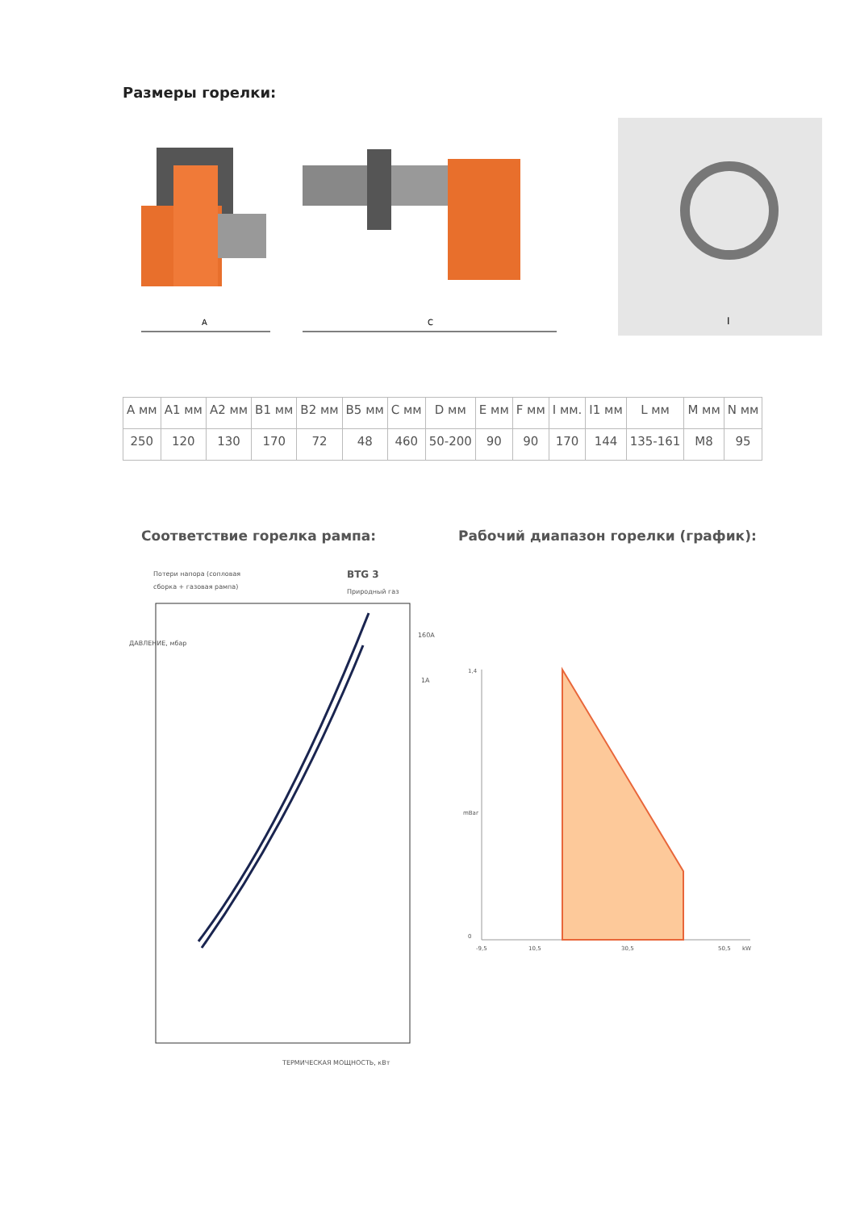Размеры горелки:
A
C
I
| A мм | A1 мм | A2 мм | B1 мм | B2 мм | B5 мм | C мм | D мм | E мм | F мм | I мм. | I1 мм | L мм | M мм | N мм |
| --- | --- | --- | --- | --- | --- | --- | --- | --- | --- | --- | --- | --- | --- | --- |
| 250 | 120 | 130 | 170 | 72 | 48 | 460 | 50-200 | 90 | 90 | 170 | 144 | 135-161 | M8 | 95 |
Соответствие горелка рампа:
Рабочий диапазон горелки (график):
Потери напора (сопловая
сборка + газовая рампа)
BTG 3
Природный газ
160A
1A
ТЕРМИЧЕСКАЯ МОЩНОСТЬ, кВт
ДАВЛЕНИЕ, мбар
1,4
0
mBar
-9,5
10,5
30,5
50,5
kW